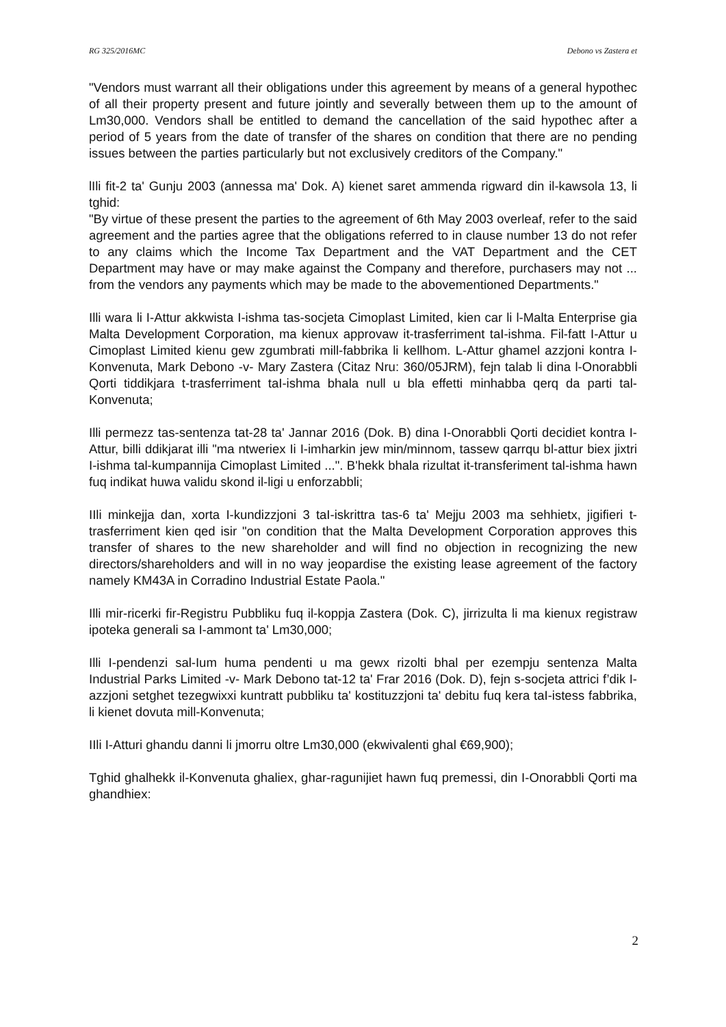RG 325/2016MC Debono vs Zastera et
"Vendors must warrant all their obligations under this agreement by means of a general hypothec of all their property present and future jointly and severally between them up to the amount of Lm30,000. Vendors shall be entitled to demand the cancellation of the said hypothec after a period of 5 years from the date of transfer of the shares on condition that there are no pending issues between the parties particularly but not exclusively creditors of the Company."
lIli fit-2 ta' Gunju 2003 (annessa ma' Dok. A) kienet saret ammenda rigward din il-kawsola 13, li tghid:
"By virtue of these present the parties to the agreement of 6th May 2003 overleaf, refer to the said agreement and the parties agree that the obligations referred to in clause number 13 do not refer to any claims which the Income Tax Department and the VAT Department and the CET Department may have or may make against the Company and therefore, purchasers may not ... from the vendors any payments which may be made to the abovementioned Departments."
Illi wara li I-Attur akkwista I-ishma tas-socjeta Cimoplast Limited, kien car li l-Malta Enterprise gia Malta Development Corporation, ma kienux approvaw it-trasferriment taI-ishma. Fil-fatt I-Attur u Cimoplast Limited kienu gew zgumbrati mill-fabbrika li kellhom. L-Attur ghamel azzjoni kontra I-Konvenuta, Mark Debono -v- Mary Zastera (Citaz Nru: 360/05JRM), fejn talab li dina l-Onorabbli Qorti tiddikjara t-trasferriment taI-ishma bhala null u bla effetti minhabba qerq da parti tal-Konvenuta;
Illi permezz tas-sentenza tat-28 ta' Jannar 2016 (Dok. B) dina I-Onorabbli Qorti decidiet kontra I-Attur, billi ddikjarat illi "ma ntweriex Ii I-imharkin jew min/minnom, tassew qarrqu bl-attur biex jixtri I-ishma tal-kumpannija Cimoplast Limited ...". B'hekk bhala rizultat it-transferiment tal-ishma hawn fuq indikat huwa validu skond il-ligi u enforzabbli;
IIli minkejja dan, xorta I-kundizzjoni 3 taI-iskrittra tas-6 ta' Mejju 2003 ma sehhietx, jigifieri t-trasferriment kien qed isir "on condition that the Malta Development Corporation approves this transfer of shares to the new shareholder and will find no objection in recognizing the new directors/shareholders and will in no way jeopardise the existing lease agreement of the factory namely KM43A in Corradino Industrial Estate Paola."
Illi mir-ricerki fir-Registru Pubbliku fuq il-koppja Zastera (Dok. C), jirrizulta li ma kienux registraw ipoteka generali sa I-ammont ta' Lm30,000;
Illi I-pendenzi sal-Ium huma pendenti u ma gewx rizolti bhal per ezempju sentenza Malta Industrial Parks Limited -v- Mark Debono tat-12 ta' Frar 2016 (Dok. D), fejn s-socjeta attrici f’dik I-azzjoni setghet tezegwixxi kuntratt pubbliku ta' kostituzzjoni ta' debitu fuq kera taI-istess fabbrika, li kienet dovuta mill-Konvenuta;
IIli I-Atturi ghandu danni li jmorru oltre Lm30,000 (ekwivalenti ghal €69,900);
Tghid ghalhekk il-Konvenuta ghaliex, ghar-ragunijiet hawn fuq premessi, din I-Onorabbli Qorti ma ghandhiex:
2